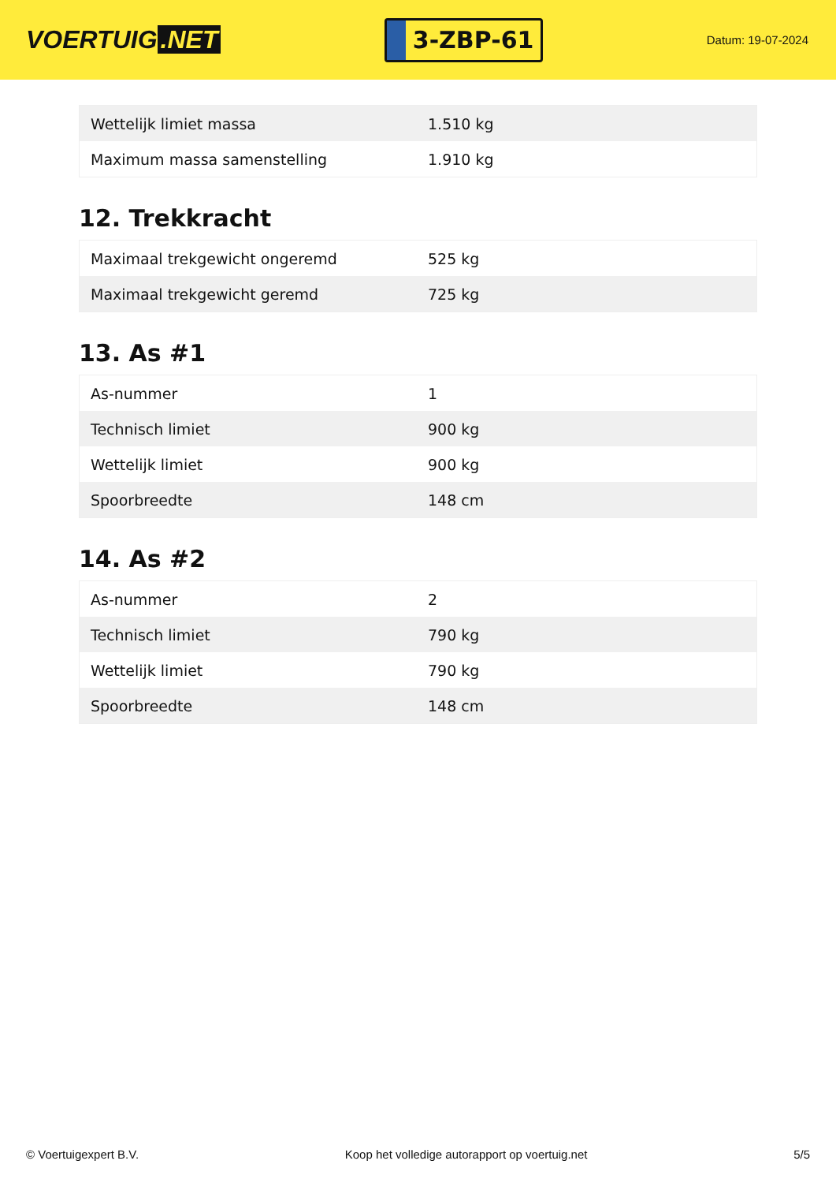VOERTUIG.NET
3-ZBP-61
Datum: 19-07-2024
| Wettelijk limiet massa | 1.510 kg |
| Maximum massa samenstelling | 1.910 kg |
12. Trekkracht
| Maximaal trekgewicht ongeremd | 525 kg |
| Maximaal trekgewicht geremd | 725 kg |
13. As #1
| As-nummer | 1 |
| Technisch limiet | 900 kg |
| Wettelijk limiet | 900 kg |
| Spoorbreedte | 148 cm |
14. As #2
| As-nummer | 2 |
| Technisch limiet | 790 kg |
| Wettelijk limiet | 790 kg |
| Spoorbreedte | 148 cm |
© Voertuigexpert B.V. Koop het volledige autorapport op voertuig.net 5/5